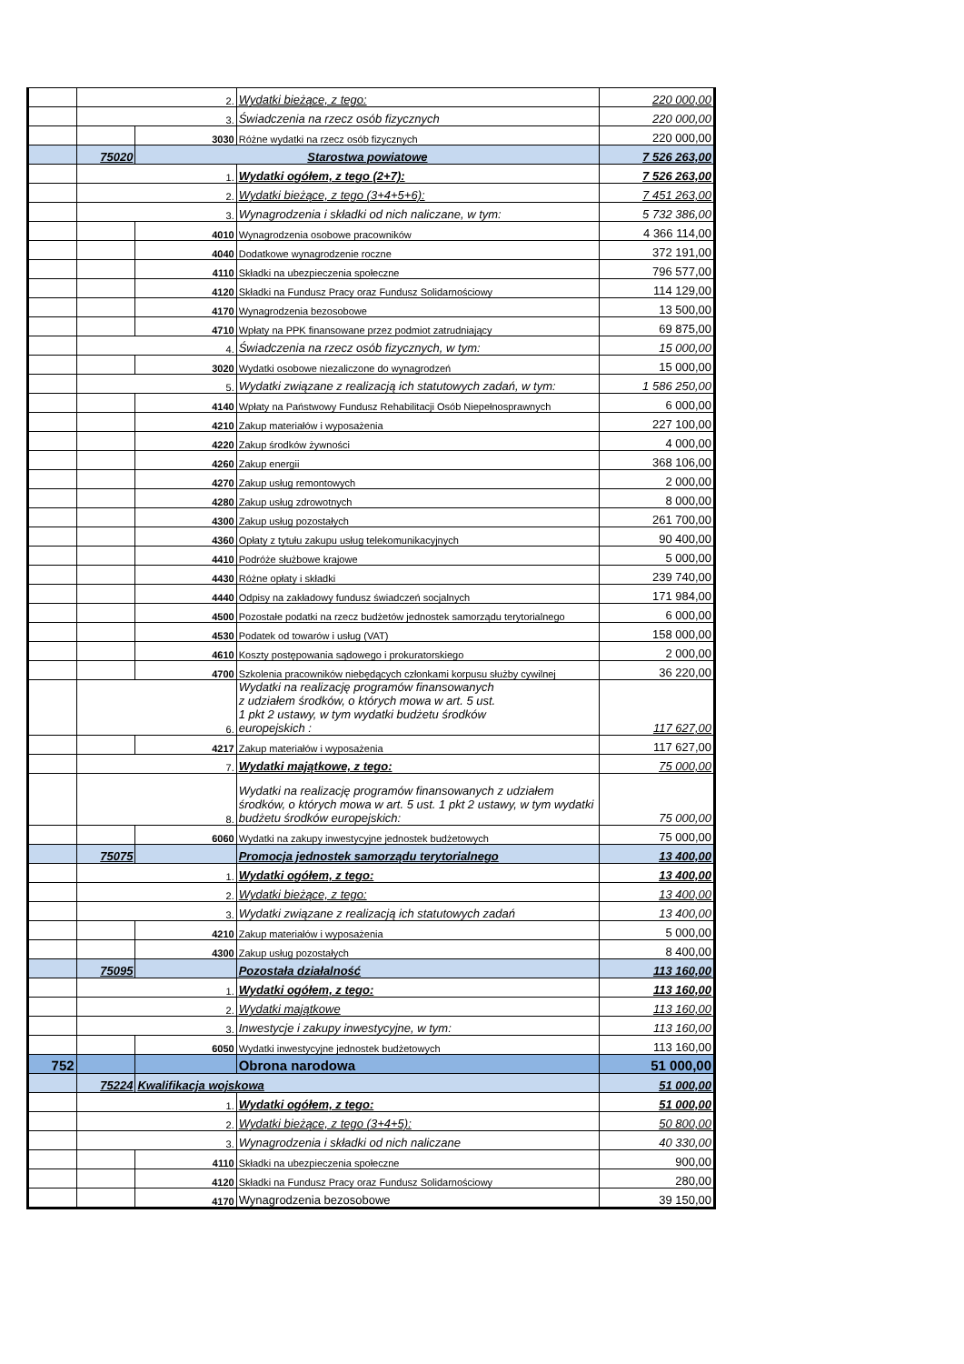| | 2. | | Wydatki bieżące, z tego: | 220 000,00 |
| | 3. | | Świadczenia na rzecz osób fizycznych | 220 000,00 |
| | | 3030 | Różne wydatki na rzecz osób fizycznych | 220 000,00 |
| | 75020 | Starostwa powiatowe | | 7 526 263,00 |
| | 1. | | Wydatki ogółem, z tego (2+7): | 7 526 263,00 |
| | 2. | | Wydatki bieżące, z tego (3+4+5+6): | 7 451 263,00 |
| | 3. | | Wynagrodzenia i składki od nich naliczane, w tym: | 5 732 386,00 |
| | | 4010 | Wynagrodzenia osobowe pracowników | 4 366 114,00 |
| | | 4040 | Dodatkowe wynagrodzenie roczne | 372 191,00 |
| | | 4110 | Składki na ubezpieczenia społeczne | 796 577,00 |
| | | 4120 | Składki na Fundusz Pracy oraz Fundusz Solidarnościowy | 114 129,00 |
| | | 4170 | Wynagrodzenia bezosobowe | 13 500,00 |
| | | 4710 | Wpłaty na PPK finansowane przez podmiot zatrudniający | 69 875,00 |
| | 4. | | Świadczenia na rzecz osób fizycznych, w tym: | 15 000,00 |
| | | 3020 | Wydatki osobowe niezaliczone do wynagrodzeń | 15 000,00 |
| | 5. | | Wydatki związane z realizacją ich statutowych zadań, w tym: | 1 586 250,00 |
| | | 4140 | Wpłaty na Państwowy Fundusz Rehabilitacji Osób Niepełnosprawnych | 6 000,00 |
| | | 4210 | Zakup materiałów i wyposażenia | 227 100,00 |
| | | 4220 | Zakup środków żywności | 4 000,00 |
| | | 4260 | Zakup energii | 368 106,00 |
| | | 4270 | Zakup usług remontowych | 2 000,00 |
| | | 4280 | Zakup usług zdrowotnych | 8 000,00 |
| | | 4300 | Zakup usług pozostałych | 261 700,00 |
| | | 4360 | Opłaty z tytułu zakupu usług telekomunikacyjnych | 90 400,00 |
| | | 4410 | Podróże służbowe krajowe | 5 000,00 |
| | | 4430 | Różne opłaty i składki | 239 740,00 |
| | | 4440 | Odpisy na zakładowy fundusz świadczeń socjalnych | 171 984,00 |
| | | 4500 | Pozostałe podatki na rzecz budżetów jednostek samorządu terytorialnego | 6 000,00 |
| | | 4530 | Podatek od towarów i usług (VAT) | 158 000,00 |
| | | 4610 | Koszty postępowania sądowego i prokuratorskiego | 2 000,00 |
| | | 4700 | Szkolenia pracowników niebędących członkami korpusu służby cywilnej | 36 220,00 |
| | 6. | | Wydatki na realizację programów finansowanych z udziałem środków, o których mowa w art. 5 ust. 1 pkt 2 ustawy, w tym wydatki budżetu środków europejskich : | 117 627,00 |
| | | 4217 | Zakup materiałów i wyposażenia | 117 627,00 |
| | 7. | | Wydatki majątkowe, z tego: | 75 000,00 |
| | 8. | | Wydatki na realizację programów finansowanych z udziałem środków, o których mowa w art. 5 ust. 1 pkt 2 ustawy, w tym wydatki budżetu środków europejskich: | 75 000,00 |
| | | 6060 | Wydatki na zakupy inwestycyjne jednostek budżetowych | 75 000,00 |
| | 75075 | | Promocja jednostek samorządu terytorialnego | 13 400,00 |
| | 1. | | Wydatki ogółem, z tego: | 13 400,00 |
| | 2. | | Wydatki bieżące, z tego: | 13 400,00 |
| | 3. | | Wydatki związane z realizacją ich statutowych zadań | 13 400,00 |
| | | 4210 | Zakup materiałów i wyposażenia | 5 000,00 |
| | | 4300 | Zakup usług pozostałych | 8 400,00 |
| | 75095 | | Pozostała działalność | 113 160,00 |
| | 1. | | Wydatki ogółem, z tego: | 113 160,00 |
| | 2. | | Wydatki majątkowe | 113 160,00 |
| | 3. | | Inwestycje i zakupy inwestycyjne, w tym: | 113 160,00 |
| | | 6050 | Wydatki inwestycyjne jednostek budżetowych | 113 160,00 |
| 752 | | | Obrona narodowa | 51 000,00 |
| | 75224 | Kwalifikacja wojskowa | | 51 000,00 |
| | 1. | | Wydatki ogółem, z tego: | 51 000,00 |
| | 2. | | Wydatki bieżące, z tego (3+4+5): | 50 800,00 |
| | 3. | | Wynagrodzenia i składki od nich naliczane | 40 330,00 |
| | | 4110 | Składki na ubezpieczenia społeczne | 900,00 |
| | | 4120 | Składki na Fundusz Pracy oraz Fundusz Solidarnościowy | 280,00 |
| | | 4170 | Wynagrodzenia bezosobowe | 39 150,00 |